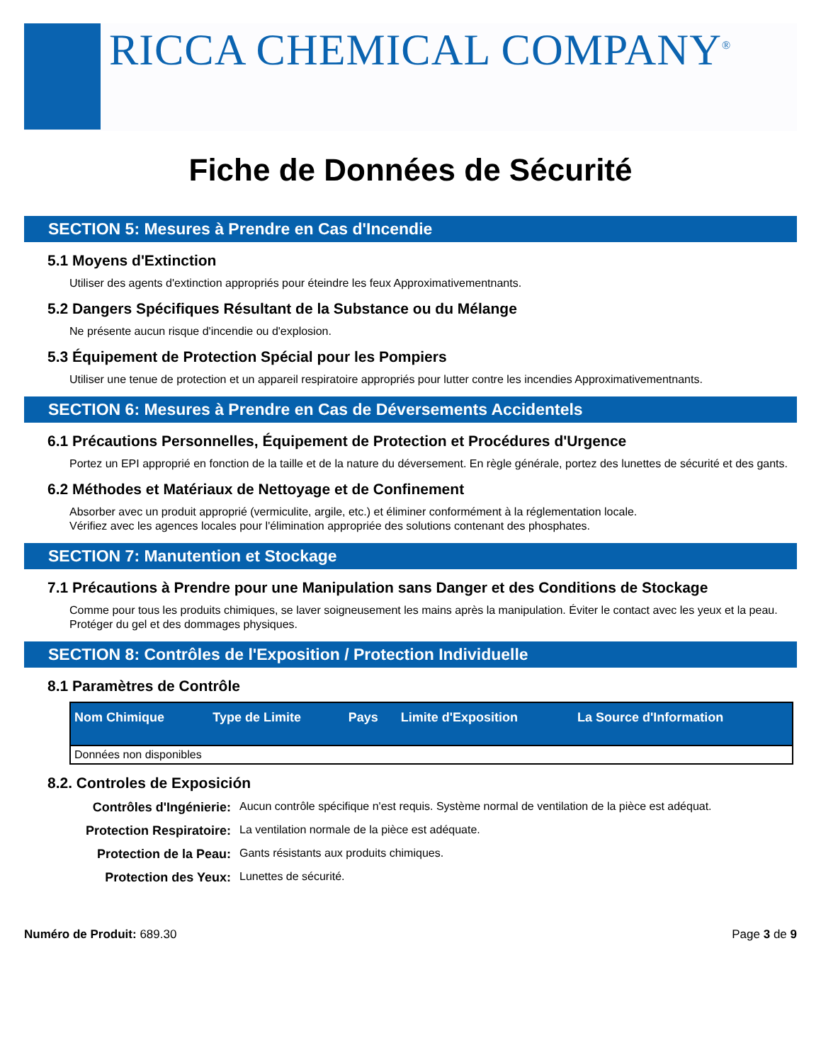RICCA CHEMICAL COMPANY<sup>®</sup>
Fiche de Données de Sécurité
SECTION 5: Mesures à Prendre en Cas d'Incendie
5.1 Moyens d'Extinction
Utiliser des agents d'extinction appropriés pour éteindre les feux Approximativementnants.
5.2 Dangers Spécifiques Résultant de la Substance ou du Mélange
Ne présente aucun risque d'incendie ou d'explosion.
5.3 Équipement de Protection Spécial pour les Pompiers
Utiliser une tenue de protection et un appareil respiratoire appropriés pour lutter contre les incendies Approximativementnants.
SECTION 6: Mesures à Prendre en Cas de Déversements Accidentels
6.1 Précautions Personnelles, Équipement de Protection et Procédures d'Urgence
Portez un EPI approprié en fonction de la taille et de la nature du déversement. En règle générale, portez des lunettes de sécurité et des gants.
6.2 Méthodes et Matériaux de Nettoyage et de Confinement
Absorber avec un produit approprié (vermiculite, argile, etc.) et éliminer conformément à la réglementation locale.
Vérifiez avec les agences locales pour l'élimination appropriée des solutions contenant des phosphates.
SECTION 7: Manutention et Stockage
7.1 Précautions à Prendre pour une Manipulation sans Danger et des Conditions de Stockage
Comme pour tous les produits chimiques, se laver soigneusement les mains après la manipulation. Éviter le contact avec les yeux et la peau.
Protéger du gel et des dommages physiques.
SECTION 8: Contrôles de l'Exposition / Protection Individuelle
8.1 Paramètres de Contrôle
| Nom Chimique | Type de Limite | Pays | Limite d'Exposition | La Source d'Information |
| --- | --- | --- | --- | --- |
| Données non disponibles | | | | |
8.2. Controles de Exposición
Contrôles d'Ingénierie: Aucun contrôle spécifique n'est requis. Système normal de ventilation de la pièce est adéquat.
Protection Respiratoire: La ventilation normale de la pièce est adéquate.
Protection de la Peau: Gants résistants aux produits chimiques.
Protection des Yeux: Lunettes de sécurité.
Numéro de Produit: 689.30 Page 3 de 9